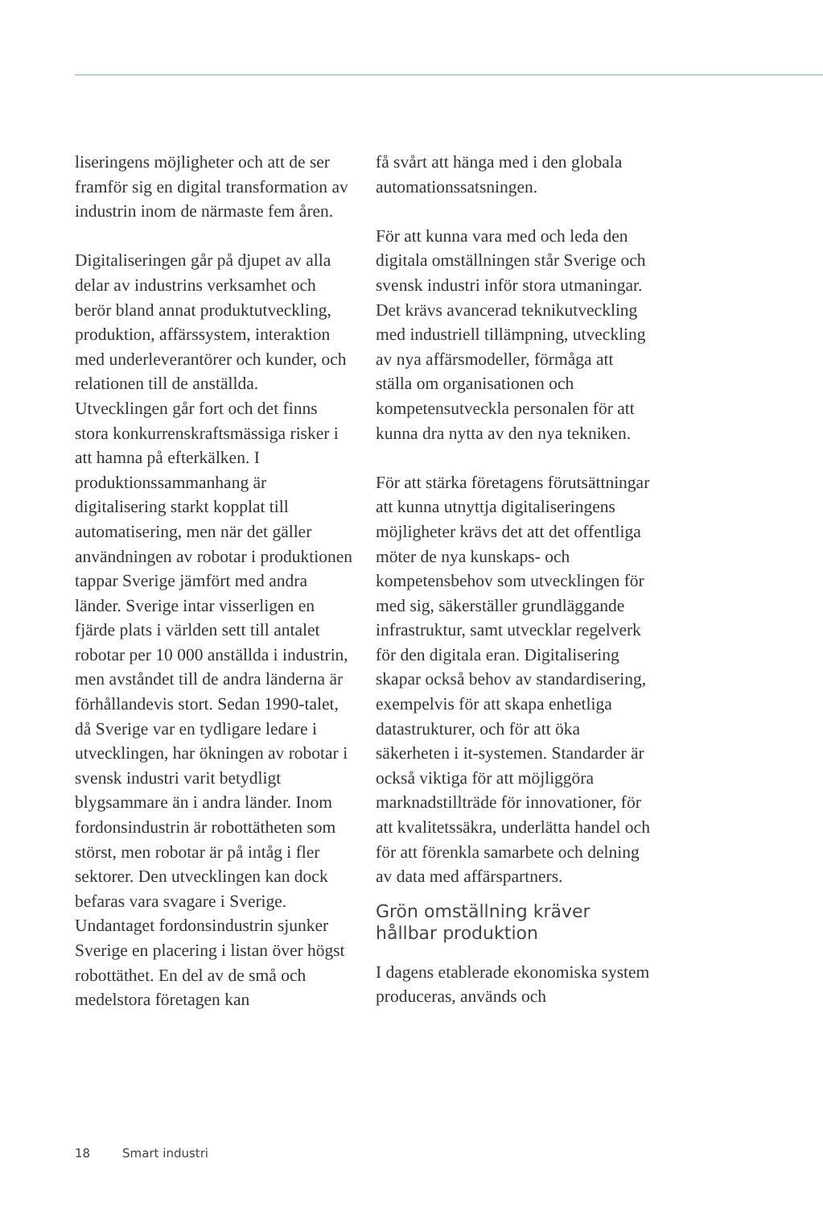liseringens möjligheter och att de ser framför sig en digital transformation av industrin inom de närmaste fem åren.
Digitaliseringen går på djupet av alla delar av industrins verksamhet och berör bland annat produktutveckling, produktion, affärssystem, interaktion med underleverantörer och kunder, och relationen till de anställda. Utvecklingen går fort och det finns stora konkurrenskraftsmässiga risker i att hamna på efterkälken. I produktionssammanhang är digitalisering starkt kopplat till automatisering, men när det gäller användningen av robotar i produktionen tappar Sverige jämfört med andra länder. Sverige intar visserligen en fjärde plats i världen sett till antalet robotar per 10 000 anställda i industrin, men avståndet till de andra länderna är förhållandevis stort. Sedan 1990-talet, då Sverige var en tydligare ledare i utvecklingen, har ökningen av robotar i svensk industri varit betydligt blygsammare än i andra länder. Inom fordonsindustrin är robottätheten som störst, men robotar är på intåg i fler sektorer. Den utvecklingen kan dock befaras vara svagare i Sverige. Undantaget fordonsindustrin sjunker Sverige en placering i listan över högst robottäthet. En del av de små och medelstora företagen kan
få svårt att hänga med i den globala automationssatsningen.
För att kunna vara med och leda den digitala omställningen står Sverige och svensk industri inför stora utmaningar. Det krävs avancerad teknikutveckling med industriell tillämpning, utveckling av nya affärsmodeller, förmåga att ställa om organisationen och kompetensutveckla personalen för att kunna dra nytta av den nya tekniken.
För att stärka företagens förutsättningar att kunna utnyttja digitaliseringens möjligheter krävs det att det offentliga möter de nya kunskaps- och kompetensbehov som utvecklingen för med sig, säkerställer grundläggande infrastruktur, samt utvecklar regelverk för den digitala eran. Digitalisering skapar också behov av standardisering, exempelvis för att skapa enhetliga datastrukturer, och för att öka säkerheten i it-systemen. Standarder är också viktiga för att möjliggöra marknadstillträde för innovationer, för att kvalitetssäkra, underlätta handel och för att förenkla samarbete och delning av data med affärspartners.
Grön omställning kräver hållbar produktion
I dagens etablerade ekonomiska system produceras, används och
18 Smart industri